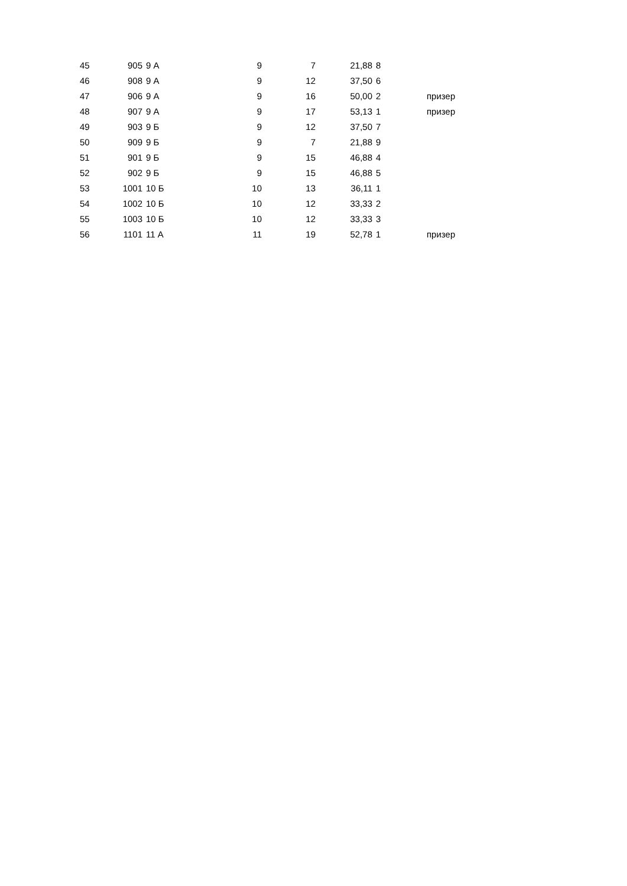| 45 | 905 | 9 А | 9 | 7 | 21,88 | 8 | |
| 46 | 908 | 9 А | 9 | 12 | 37,50 | 6 | |
| 47 | 906 | 9 А | 9 | 16 | 50,00 | 2 | призер |
| 48 | 907 | 9 А | 9 | 17 | 53,13 | 1 | призер |
| 49 | 903 | 9 Б | 9 | 12 | 37,50 | 7 | |
| 50 | 909 | 9 Б | 9 | 7 | 21,88 | 9 | |
| 51 | 901 | 9 Б | 9 | 15 | 46,88 | 4 | |
| 52 | 902 | 9 Б | 9 | 15 | 46,88 | 5 | |
| 53 | 1001 | 10 Б | 10 | 13 | 36,11 | 1 | |
| 54 | 1002 | 10 Б | 10 | 12 | 33,33 | 2 | |
| 55 | 1003 | 10 Б | 10 | 12 | 33,33 | 3 | |
| 56 | 1101 | 11 А | 11 | 19 | 52,78 | 1 | призер |